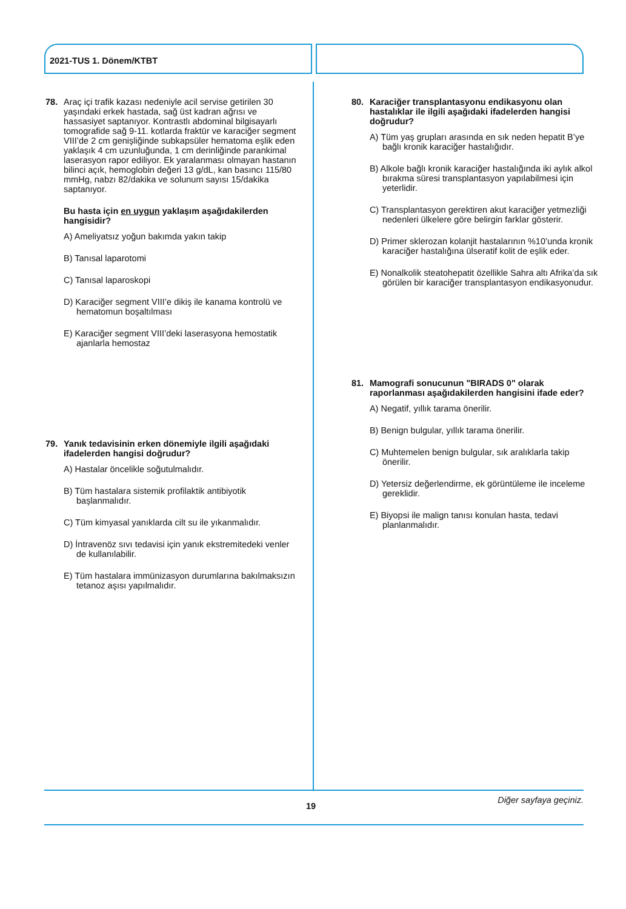2021-TUS 1. Dönem/KTBT
78. Araç içi trafik kazası nedeniyle acil servise getirilen 30 yaşındaki erkek hastada, sağ üst kadran ağrısı ve hassasiyet saptanıyor. Kontrastlı abdominal bilgisayarlı tomografide sağ 9-11. kotlarda fraktür ve karaciğer segment VIII’de 2 cm genişliğinde subkapsüler hematoma eşlik eden yaklaşık 4 cm uzunluğunda, 1 cm derinliğinde parankimal laserasyon rapor ediliyor. Ek yaralanması olmayan hastanın bilinci açık, hemoglobin değeri 13 g/dL, kan basıncı 115/80 mmHg, nabzı 82/dakika ve solunum sayısı 15/dakika saptanıyor.
Bu hasta için en uygun yaklaşım aşağıdakilerden hangisidir?
A) Ameliyatsız yoğun bakımda yakın takip
B) Tanısal laparotomi
C) Tanısal laparoskopi
D) Karaciğer segment VIII’e dikiş ile kanama kontrolü ve hematomun boşaltılması
E) Karaciğer segment VIII’deki laserasyona hemostatik ajanlarla hemostaz
79. Yanık tedavisinin erken dönemiyle ilgili aşağıdaki ifadelerden hangisi doğrudur?
A) Hastalar öncelikle soğutulmalıdır.
B) Tüm hastalara sistemik profilaktik antibiyotik başlanmalıdır.
C) Tüm kimyasal yanıklarda cilt su ile yıkanmalıdır.
D) İntravenöz sıvı tedavisi için yanık ekstremitedeki venler de kullanılabilir.
E) Tüm hastalara immünizasyon durumlarına bakılmaksızın tetanoz aşısı yapılmalıdır.
80. Karaciğer transplantasyonu endikasyonu olan hastalıklar ile ilgili aşağıdaki ifadelerden hangisi doğrudur?
A) Tüm yaş grupları arasında en sık neden hepatit B’ye bağlı kronik karaciğer hastalığıdır.
B) Alkole bağlı kronik karaciğer hastalığında iki aylık alkol bırakma süresi transplantasyon yapılabilmesi için yeterlidir.
C) Transplantasyon gerektiren akut karaciğer yetmezliği nedenleri ülkelere göre belirgin farklar gösterir.
D) Primer sklerozan kolanjit hastalarının %10’unda kronik karaciğer hastalığına ülseratif kolit de eşlik eder.
E) Nonalkolik steatohepatit özellikle Sahra altı Afrika’da sık görülen bir karaciğer transplantasyon endikasyonudur.
81. Mamografi sonucunun "BIRADS 0" olarak raporlanması aşağıdakilerden hangisini ifade eder?
A) Negatif, yıllık tarama önerilir.
B) Benign bulgular, yıllık tarama önerilir.
C) Muhtemelen benign bulgular, sık aralıklarla takip önerilir.
D) Yetersiz değerlendirme, ek görüntüleme ile inceleme gereklidir.
E) Biyopsi ile malign tanısı konulan hasta, tedavi planlanmalıdır.
Diğer sayfaya geçiniz.
19